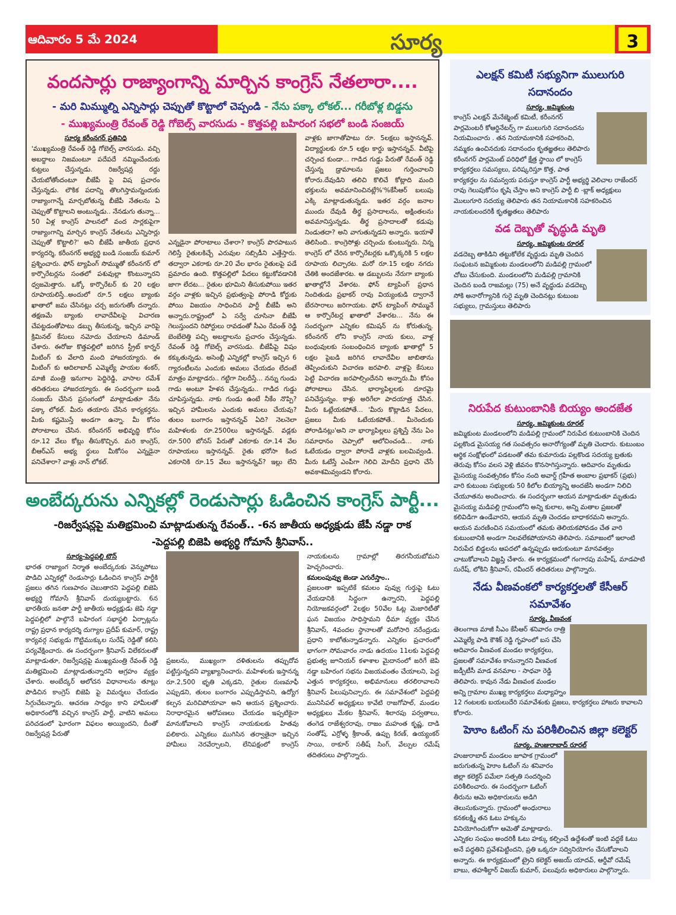ఆదివారం 5 మే 2024
సూర్య
3
వందసార్లు రాజ్యాంగాన్ని మార్చిన కాంగ్రెస్ నేతలారా....
- మరి మిమ్ముల్ని ఎన్నిసార్లు చెప్పుతో కొట్టాలో చెప్పండి - నేను పక్కా లోకల్... గరీబోళ్ల బిడ్డను
- ముఖ్యమంత్రి రేవంత్ రెడ్డి గోబెల్స్ వారసుడు - కొత్తపల్లి బహిరంగ సభలో బండి సంజయ్
సూర్య కరీంనగర్ ప్రతినిధి
'ముఖ్యమంత్రి రేవంత్ రెడ్డి గోబెల్స్ వారసుడు. వచ్చి అబద్దాలు నిజమంటూ పదేపదే నమ్మించేందుకు కుట్రలు చేస్తున్నడు. రిజర్వేషన్ల రద్దు చేయబోతోందంటూ బీజేపీ పై విష ప్రచారం చేస్తున్నడు. లౌకిక పదాన్ని తొలగిస్తామన్నందుకు రాజ్యాంగాన్నే మార్చబోతున్న బీజేపీ నేతలను ఏ చెప్పుతో కొట్టాలని అంటున్నడు.. నేనడుగు తున్నా... 50 ఏళ్ల కాంగ్రెస్ పాలనలో వంద సార్లకుపైగా రాజ్యాంగాన్ని మార్చిన కాంగ్రెస్ నేతలను ఎన్నిసార్లు చెప్పుతో కొట్టాలి?' అని బీజేపీ జాతీయ ప్రధాన కార్యదర్శి, కరీంనగర్ అభ్యర్థి బండి సంజయ్ కుమార్ ప్రశ్నించారు. ఫోన్ ట్యాపింగ్ సొమ్ముతో కరీంనగర్ లో కార్పొరేటర్లను సంతలో పశువుల్లా కొంటున్నారని ధ్వజమెత్తారు. ఒక్కో కార్పొరేటర్ కు 20 లక్షల రూపాయలిస్తే..అందులో రూ.5 లక్షలు బ్యాంకు ఖాతాలో జమ చేసినట్లు చర్చ జరుగుతోం దన్నారు. తక్షణమే బ్యాంకు లావాదేవీలపై విచారణ చేపట్టడంతోపాటు డబ్బు తీసుకున్న, ఇచ్చిన వారిపై క్రిమినల్ కేసులు నమోదు చేయాలని డిమాండ్ చేశారు. ఈరోజు కొత్తపల్లిలో జరిగిన స్ట్రీట్ కార్నర్ మీటింగ్ కు వేలాది మంది హాజరయ్యారు. ఈ మీటింగ్ కు ఆదిలాబాద్ ఎమ్మెల్యే పాయల శంకర్, మాజీ మంత్రి ఇనుగాల పెద్దిరెడ్డి, వాసాల రమేశ్ తదితరులు హాజరయ్యారు. ఈ సందర్భంగా బండి సంజయ్ చేసిన ప్రసంగంలో మాట్లాడుతూ నేను పక్కా లోకల్. మీరు తయారు చేసిన కార్యకర్తను. మీకు కష్టమొస్తే అండగా ఉన్నా. మీ కోసం పోరాటాలు చేసిన. కరీంనగర్ అభివృద్ధి కోసం రూ.12 వేలు కోట్లు తీసుకొచ్చిన. మరి కాంగ్రెస్, బీఆర్ఎస్ అభ్య ర్థులు మీకోసం ఎన్నడైనా పనిచేశారా? వాళ్లు నాన్ లోకల్.
ఎన్నడైనా పోరాటాలు చేశారా? కాంగ్రెస్ పొరపాటున గెలిస్తే రైతులకిచ్చే ఎరువుల సబ్సిడీని ఎత్తేస్తారు. తద్వారా ఎకరాకు రూ.20 వేల భారం రైతులపై పడే ప్రమాదం ఉంది. కొత్తపల్లిలో పేదలు కట్టుకోవడానికి జాగా లేదట... రైతుల భూమిని తీసుకుపోయి ఇతర వర్గం వాళ్లకు ఇచ్చిన ప్రభుత్వంపై పోరాడి కోర్టుకు పోయి విజయం సాధించిన పార్టీ బీజేపీ అని అన్నారు.రాష్ట్రంలో ఏ సర్వే చూసినా బీజేపీ గెలుస్తుందని రిపోర్టులు రావడంతో సీఎం రేవంత్ రెడ్డి బెంబేలెత్తి పచ్చి అబద్దాలను ప్రచారం చేస్తున్నడు. రేవంత్ రెడ్డి గోబెల్స్ వారసుడు. బీజేపీపై విషం కక్కుతున్నడు. అసెంబ్లీ ఎన్నికల్లో కాంగ్రెస్ ఇచ్చిన 6 గ్యారంటీలను ఎందుకు అమలు చేయడం లేదంటే మాత్రం మాట్లాడరు.. గట్టిగా నిలదీస్తే... నన్ను గుండు గాడు అంటూ హేళన చేస్తున్నడు.. గాడిద గుడ్డు చూపిస్తున్నడు. నాకు గుండు ఉంటే నీకేం నొప్పి? ఇచ్చిన హామీలను ఎందుకు అమలు చేయవు? తులం బంగారం ఇస్తానన్నవ్ ఏది? నెలనెలా మహిళలకు రూ.2500లు ఇస్తానన్నవ్. వడ్లకు రూ.500 బోనస్ పేరుతో ఎకరాకు రూ.14 వేల రూపాయలు ఇస్తానన్నవ్. రైతు భరోసా కింద ఎకరానికి రూ.15 వేలు ఇస్తానన్నవ్? ఇల్లు లేని వాళ్లకు జాగాతోపాటు రూ. 5లక్షలు ఇస్తానన్నవ్. విద్యార్థులకు రూ.5 లక్షల కార్డు ఇస్తానన్నవ్. వీటిపై చర్చించ కుండా... గాడిద గుడ్డు పేరుతో రేవంత్ రెడ్డి చేస్తున్న డ్రామాలను ప్రజలు గుర్తించాలని కోరారు.దేవుడిని తలిచి కొలిచే కోట్లాది మంది భక్తులను అవమానించినట్లే%'%కేసీఆర్ బలుపు ఎక్కి మాట్లాడుతున్నడు. ఇతర వర్గం జనాల ముందు దేవుడి తీర్థ ప్రసాదాలను, అక్షింతలను అవమానిస్తున్నడు. తీర్థ ప్రసాదాలతో కడుపు నిండుతదా? అని వాగుతున్నడని అన్నారు. ఇయాళే తెలిసింది.. కాంగ్రెసోళ్లు చర్చించు కుంటున్నరు. నిన్న కాంగ్రెస్ లో చేరిన కార్పొరేటర్లకు ఒక్కొక్కరికి 5 లక్షల రూపాయ లిచ్చారట. మరో రూ.15 లక్షల నగదు చేతికి అందజేశారట. ఆ డబ్బులను నేరుగా బ్యాంకు ఖాతాల్లోనే వేశారట. ఫోన్ ట్యాపింగ్ ప్రధాన నిందితుడు ప్రభాకర్ రావు వియ్యంకుడి ద్వారానే బేరసారాలు జరిగాయట. ఫోన్ ట్యాపింగ్ సొమ్మునే ఆ కార్పొరేటర్ల ఖాతాలో వేశారట... నేను ఈ సందర్భంగా ఎన్నికల కమిషన్ ను కోరుతున్న. కరీంనగర్ లోని కాంగ్రెస్ నాయ కులు, వాళ్ల బంధువులకు సంబంధించిన బ్యాంకు ఖాతాల్లో 5 లక్షల పైబడి జరిగిన లావాదేవీల జాబితాను తెప్పించుకుని విచారణ జరపాలి. వాళ్లపై కేసులు పెట్టి విచారణ జరపాల్సిందేనని అన్నారు.మీ కోసం పోరాటాలు చేసిన. భార్యాపిల్లలకు దూరమై పనిచేస్తున్నం. కాళ్లు అరిగేలా పాదయాత్ర చేసిన. మీరు ఓట్లేయకపోతే... 'మీరు కొట్లాడిన పేదలు, ప్రజలు మీకు ఓటేయకపోతే.. మీరెందుకు పోరాడినట్లు'అని నా భార్యాపిల్లలు ప్రశ్నిస్తే నేను ఏం సమాధానం చెప్పాలో ఆలోచించండి... నాకు ఓటేయడం ద్వారా పోరాడే వాళ్లకు బలమివ్వండి. మీరు ఓటేస్తే ఎంపీగా గెలిచి మోదీని ప్రధాని చేసే అవకాశమివ్వండని కోరారు.
అంబేద్కరును ఎన్నికల్లో రెండుసార్లు ఓడించిన కాంగ్రెస్ పార్టీ...
-రిజర్వేషన్లపై మతిభ్రమించి మాట్లాడుతున్న రేవంత్.. -6న జాతీయ అధ్యక్షుడు జేపీ నడ్డా రాక
-పెద్దపల్లి బిజెపి అభ్యర్థి గోమాసే శ్రీనివాస్..
సూర్య-పెద్దపల్లి టౌన్
భారత రాజ్యాంగ నిర్మాత అంబేద్కరుకు వెన్నుపోటు పొడిచి ఎన్నికల్లో రెండుసార్లు ఓడించిన కాంగ్రెస్ పార్టీకి ప్రజలు తగిన గుణపాఠం చెబుతారని పెద్దపల్లి బిజెపి అభ్యర్థి గోమాసే శ్రీనివాస్ దుయ్యబట్టారు. 6న భారతీయ జనతా పార్టీ జాతీయ అధ్యక్షుడు జెపి నడ్డా పెద్దపల్లిలో పాల్గొనే బహిరంగ సభాస్థలి ఏర్పాట్లను రాష్ట్ర ప్రధాన కార్యదర్శి దుగ్యాల ప్రదీప్ కుమార్, రాష్ట్ర కార్యవర్గ సభ్యుడు గొట్టిముక్కుల సురేష్ రెడ్డితో కలిసి పర్యవేక్షించారు. ఈ సందర్భంగా శ్రీనివాస్ విలేకరులతో మాట్లాడుతూ, రిజర్వేషన్లపై ముఖ్యమంత్రి రేవంత్ రెడ్డి మతిభ్రమించి మాట్లాడుతున్నారని ఆగ్రహం వ్యక్తం చేశారు. అంబేద్కర్ ఆలోచన విధానాలను తూట్లు పొడిచిన కాంగ్రెస్ బిజెపి పై విమర్శలు చేయడం సిగ్గుచేటన్నారు. ఆచరణ సాధ్యం కాని హామీలతో అధికారంలోకి వచ్చిన కాంగ్రెస్ పార్టీ, వాటిని అమలు పరిచడంలో ఘోరంగా విఫలం అయ్యిందని, దీంతో రిజర్వేషన్ల పేరుతో
ప్రజలను, ముఖ్యంగా దళితులను తప్పుదోవ పట్టిస్తున్నదని వ్యాఖ్యానించారు. మహిళలకు ఇస్తానన్న రూ.2,500 భృతి ఎక్కడని, రైతుల రుణమాఫీ ఎప్పుడని, తులం బంగారం ఎప్పుడిస్తావని, ఉద్యోగ కల్పన మరిచిపోయావా అని ఆయన ప్రశ్నించారు. నిరాధారమైన ఆరోపణలు చేయడం ఇప్పటికైనా మానుకోవాలని కాంగ్రెస్ నాయకులకు హితవు పలికారు. ఎన్నికలు ముగిసిన తర్వాతైనా ఇచ్చిన హామీలు నెరవేర్చాలని, లేనిపక్షంలో కాంగ్రెస్ నాయకులను గ్రామాల్లో తిరగనీయబోమని హెచ్చరించారు.
కమలంపువ్వు జెండా ఎగురేస్తాం..
ప్రజలంతా ఇప్పటికే కమలం పువ్వు గుర్తుపై ఓటు వేయడానికి సిద్ధంగా ఉన్నారని, పెద్దపల్లి నియోజకవర్గంలో 2లక్షల 50వేల ఓట్ల మెజారిటీతో ఘన విజయం సాధిస్తామని ధీమా వ్యక్తం చేసిన శ్రీనివాస్, 4వందల స్థానాలతో మరోసారి నరేంద్రుడు ప్రధాని కాబోతున్నాడన్నారు. ఎన్నికల ప్రచారంలో భాగంగా సోమవారం నాడు ఉదయం 11లకు పెద్దపల్లి ప్రభుత్వ జూనియర్ కళాశాల మైదానంలో జరిగే జెపి నడ్డా బహిరంగ సభను విజయవంతం చేయాలని, పెద్ద ఎత్తున కార్యకర్తలు, అభిమానులు తరలిరావాలని శ్రీనివాస్ పిలుపునిచ్చారు. ఈ సమావేశంలో పెద్దపల్లి మునిసిపల్ అధ్యక్షులు కావేటి రాజగోపాల్, మండల అధ్యక్షులు మేకల శ్రీనివాస్, శిలారపు పర్వతాలు, తంగెడ రాజేశ్వరరావు, రాజం మహంత కృష్ణ, దాడి సంతోష్, ఎర్రోళ్ళ శ్రీకాంత్, ఉప్పు కిరణ్, ఉయ్యంకర్ సాయి, ఠాకూర్ సతీష్ సింగ్, వేల్పుల రమేష్ తదితరులు పాల్గొన్నారు.
ఎలక్షన్ కమిటీ సభ్యునిగా ములుగురి సదానందం
సూర్య, జమ్మికుంట
కాంగ్రెస్ ఎలక్షన్ మేనేజ్మెంట్ కమిటీ, కరీంనగర్ పార్లమెంటరీ కోఆర్డినేటర్స్ గా ములుగురి సదానందను నియమించారు . తన నియామకానికి సహకరించి, నమ్మకం ఉంచినదుకు సదానందం కృతజ్ఞతలు తెలిపారు కరీంనగర్ పార్లమెంట్ పరిధిలో క్షేత్ర స్థాయి లో కాంగ్రెస్ కార్యకర్తలు సమస్యలు, పరిష్కరిస్తూ కొత్త, పాత కార్యకర్తల ను సమన్వయ పరుస్తూ కాంగ్రెస్ పార్టీ అభ్యర్థి వెలిచాల రాజేందర్ రావు గెలుపుకోసం కృషి చేస్తాం అని కాంగ్రెస్ పార్టీ బి -బ్లాక్ అధ్యక్షులు మొలుగూరి సదయ్య తెలిపారు తన నియామకానికి సహకరించిన నాయకులందరికీ కృతజ్ఞతలు తెలిపారు
వడ దెబ్బతో వృద్ధుడి మృతి
సూర్య, జమ్మికుంట రూరల్
వడదెబ్బ తాకిడిని తట్టుకోలేక వృద్ధుడు మృతి చెందిన సంఘటన జమ్మికుంట మండలంలోని మడిపల్లి గ్రామంలో చోటు చేసుకుంది. మండలంలోని మడిపల్లి గ్రామానికి చెందిన బండి రాజమల్లు (75) అనే వృద్ధుడు వడదెబ్బ సోకి అనారోగ్యానికి గురై మృతి చెందినట్లు కుటుంబ సభ్యులు, గ్రామస్తులు తెలిపారు
నిరుపేద కుటుంబానికి బియ్యం అందజేత
సూర్య, జమ్మికుంట రూరల్
జమ్మికుంట మండలంలోని మడిపల్లి గ్రామంలో నిరుపేద కుటుంబానికి చెందిన పల్లకొండ మైసయ్య గత సంవత్సరం అనారోగ్యంతో మృతి చెందారు. కుటుంబం ఆర్థిక సంక్షోభంలో పడటంతో తమ కుమారుడు పల్లకొండ సదయ్య బ్రతుకు తెరువు కోసం వలస వెళ్లి జీవనం కొనసాగిస్తున్నారు. ఆదివారం మృతుడు మైసయ్య సంవత్సరికం కోసం నంది అవార్డ్ గ్రహీత అంబాల ప్రభాకర్ (ప్రభు) వారి కుటుంబ సభ్యులకు 50 కిలోల బియ్యాన్ని అందజేసి అండగా నిలిచి చేయూతను అందించారు. ఈ సందర్భంగా ఆయన మాట్లాడుతూ మృతుడు మైసయ్య మడిపల్లి గ్రామంలోని అన్ని కులాల, అన్ని మతాల ప్రజలతో కలివిడిగా ఉండేవారని, ఆయన మృతి చెందడం బాధాకరమని అన్నారు. ఆయన మరణించిన సమయంలో తమకు తెలియకపోవడం చేత వారి కుటుంబానికి అండగా నిలవలేకపోయానని తెలిపారు. సమాజంలో ఇలాంటి నిరుపేద బిడ్డలను ఆపదలో ఉన్నప్పుడు ఆదుకుంటూ మానవత్వం చాటుకోవాలని విజ్ఞప్తి చేశారు. ఈ కార్యక్రమంలో గంగారపు మహేష్, మాడపాటి సురేష్, లోకిని శ్రీనివాస్, రవీందర్ తదితరులు పాల్గొన్నారు.
నేడు వీణవంకలో కార్యకర్తలతో కేసీఆర్ సమావేశం
సూర్య, వీణవంక
తెలంగాణ మాజీ సీఎం కేసీఆర్ శనివారం రాత్రి ఎమ్మెల్యే పాడి కౌశిక్ రెడ్డి గృహంలో బస చేసి ఆదివారం వీణవంక మండల కార్యకర్తలు, ప్రజలతో సమావేశం కానున్నారని వీణవంక జడ్పీటీసీ మాడ వనమాల - సాధవా రెడ్డి తెలిపారు. కావున నేడు వీణవంక మండల అన్ని గ్రామాల ముఖ్య కార్యకర్తలు మధ్యాహ్నం 12 గంటలకు బయలుదేరి సమావేశంకు ప్రజలు, కార్యకర్తలు హాజరు కావాలని కోరారు.
హెూం ఓటింగ్ ను పరిశీలించిన జిల్లా కలెక్టర్
సూర్య, హుజురాబాద్ రూరల్
హుజురాబాద్ మండలం జూపాక గ్రామంలో జరుగుతున్న హెూం ఓటింగ్ ను శనివారం జిల్లా కలెక్టర్ పమేలా సత్పతి సందర్శించి పరిశీలించారు. ఈ సందర్భంగా ఓటింగ్ తీరును ఆమె అధికారులను అడిగి తెలుసుకున్నారు. గ్రామంలో అంధురాలు కనకలక్ష్మి తన ఓటు హక్కును వినియోగించుకోగా ఆమెతో మాట్లాడారు. ఎన్నికల సంఘం అందరికీ ఓటు హక్కు కల్పించే ఉద్దేశంతో ఇంటి వద్దకే ఓటు అనే పద్ధతిని ప్రవేశపెట్టిందని, ప్రతి ఒక్కరూ సద్వినియోగం చేసుకోవాలని అన్నారు. ఈ కార్యక్రమంలో ట్రైని కలెక్టర్ అజయ్ యాదవ్, ఆర్డీవో రమేష్ బాబు, తహశీల్దార్ విజయ్ కుమార్, పలువురు అధికారులు పాల్గొన్నారు.